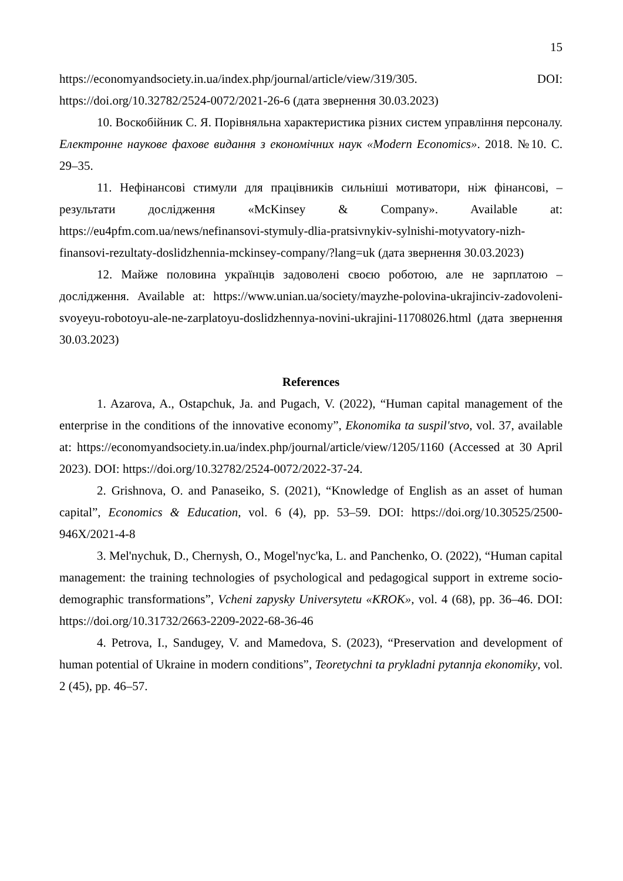15
https://economyandsociety.in.ua/index.php/journal/article/view/319/305. DOI: https://doi.org/10.32782/2524-0072/2021-26-6 (дата звернення 30.03.2023)
10. Воскобійник С. Я. Порівняльна характеристика різних систем управління персоналу. Електронне наукове фахове видання з економічних наук «Modern Economics». 2018. №10. С. 29–35.
11. Нефінансові стимули для працівників сильніші мотиватори, ніж фінансові, – результати дослідження «McKinsey & Company». Available at: https://eu4pfm.com.ua/news/nefinansovi-stymuly-dlia-pratsivnykiv-sylnishi-motyvatory-nizh-finansovi-rezultaty-doslidzhennia-mckinsey-company/?lang=uk (дата звернення 30.03.2023)
12. Майже половина українців задоволені своєю роботою, але не зарплатою – дослідження. Available at: https://www.unian.ua/society/mayzhe-polovina-ukrajinciv-zadovoleni-svoyeyu-robotoyu-ale-ne-zarplatoyu-doslidzhennya-novini-ukrajini-11708026.html (дата звернення 30.03.2023)
References
1. Azarova, A., Ostapchuk, Ja. and Pugach, V. (2022), “Human capital management of the enterprise in the conditions of the innovative economy”, Ekonomika ta suspil'stvo, vol. 37, available at: https://economyandsociety.in.ua/index.php/journal/article/view/1205/1160 (Accessed at 30 April 2023). DOI: https://doi.org/10.32782/2524-0072/2022-37-24.
2. Grishnova, O. and Panaseiko, S. (2021), “Knowledge of English as an asset of human capital”, Economics & Education, vol. 6 (4), pp. 53–59. DOI: https://doi.org/10.30525/2500-946X/2021-4-8
3. Mel'nychuk, D., Chernysh, O., Mogel'nyc'ka, L. and Panchenko, O. (2022), “Human capital management: the training technologies of psychological and pedagogical support in extreme socio-demographic transformations”, Vcheni zapysky Universytetu «KROK», vol. 4 (68), pp. 36–46. DOI: https://doi.org/10.31732/2663-2209-2022-68-36-46
4. Petrova, I., Sandugey, V. and Mamedova, S. (2023), “Preservation and development of human potential of Ukraine in modern conditions”, Teoretychni ta prykladni pytannja ekonomiky, vol. 2 (45), pp. 46–57.